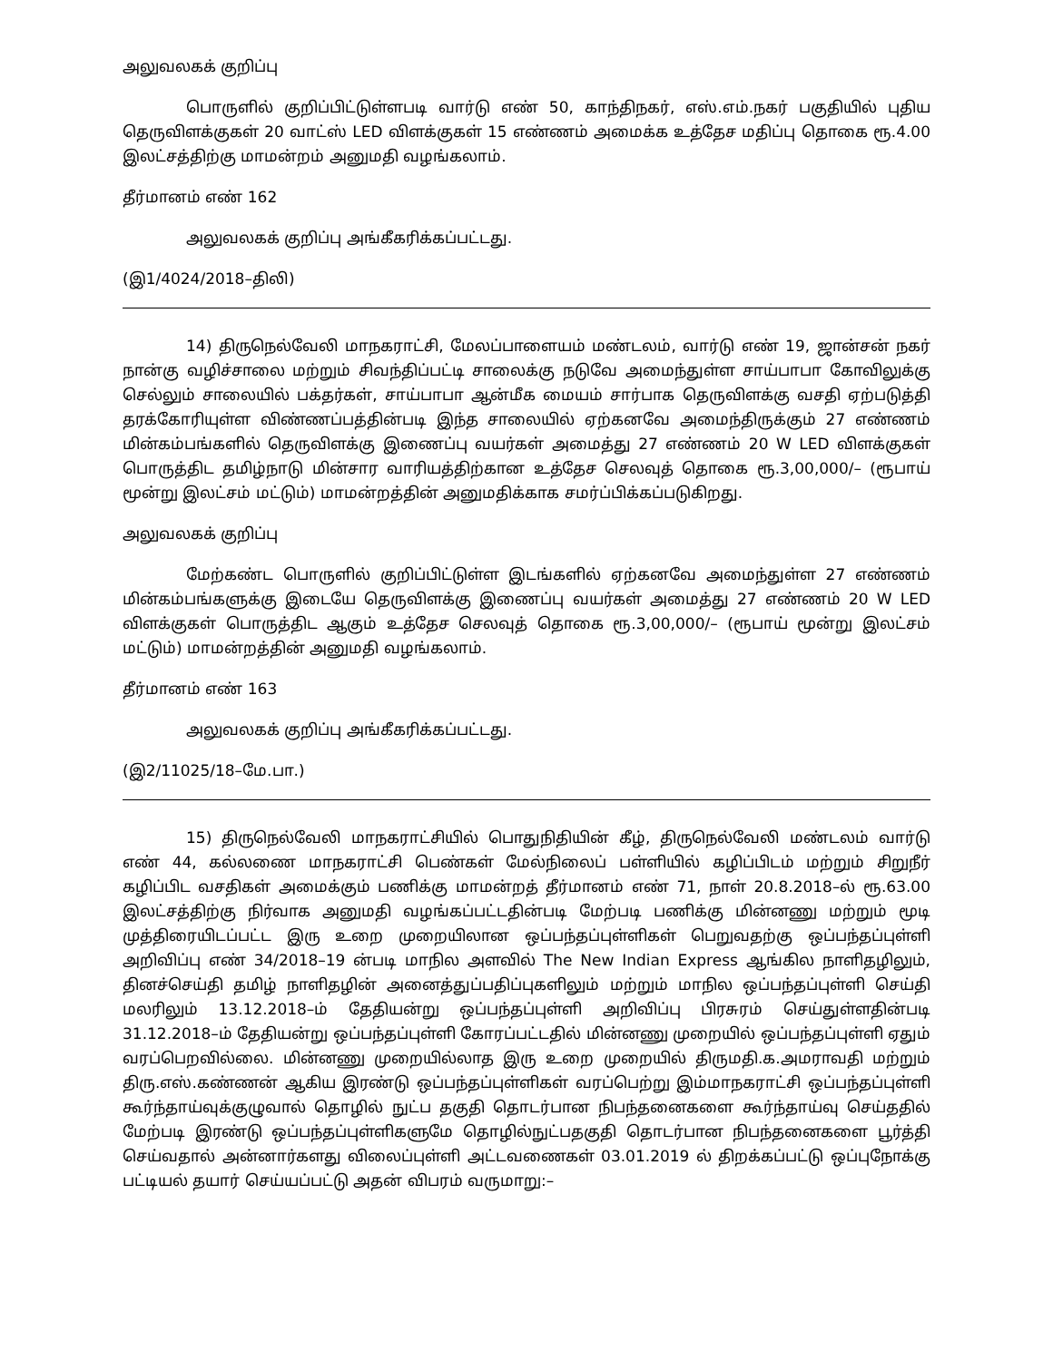அலுவலகக் குறிப்பு
பொருளில் குறிப்பிட்டுள்ளபடி வார்டு எண் 50, காந்திநகர், எஸ்.எம்.நகர் பகுதியில் புதிய தெருவிளக்குகள் 20 வாட்ஸ் LED விளக்குகள் 15 எண்ணம் அமைக்க உத்தேச மதிப்பு தொகை ரூ.4.00 இலட்சத்திற்கு மாமன்றம் அனுமதி வழங்கலாம்.
தீர்மானம் எண் 162
அலுவலகக் குறிப்பு அங்கீகரிக்கப்பட்டது.
(இ1/4024/2018–திலி)
14) திருநெல்வேலி மாநகராட்சி, மேலப்பாளையம் மண்டலம், வார்டு எண் 19, ஜான்சன் நகர் நான்கு வழிச்சாலை மற்றும் சிவந்திப்பட்டி சாலைக்கு நடுவே அமைந்துள்ள சாய்பாபா கோவிலுக்கு செல்லும் சாலையில் பக்தர்கள், சாய்பாபா ஆன்மீக மையம் சார்பாக தெருவிளக்கு வசதி ஏற்படுத்தி தரக்கோரியுள்ள விண்ணப்பத்தின்படி இந்த சாலையில் ஏற்கனவே அமைந்திருக்கும் 27 எண்ணம் மின்கம்பங்களில் தெருவிளக்கு இணைப்பு வயர்கள் அமைத்து 27 எண்ணம் 20 W LED விளக்குகள் பொருத்திட தமிழ்நாடு மின்சார வாரியத்திற்கான உத்தேச செலவுத் தொகை ரூ.3,00,000/– (ரூபாய் மூன்று இலட்சம் மட்டும்) மாமன்றத்தின் அனுமதிக்காக சமர்ப்பிக்கப்படுகிறது.
அலுவலகக் குறிப்பு
மேற்கண்ட பொருளில் குறிப்பிட்டுள்ள இடங்களில் ஏற்கனவே அமைந்துள்ள 27 எண்ணம் மின்கம்பங்களுக்கு இடையே தெருவிளக்கு இணைப்பு வயர்கள் அமைத்து 27 எண்ணம் 20 W LED விளக்குகள் பொருத்திட ஆகும் உத்தேச செலவுத் தொகை ரூ.3,00,000/– (ரூபாய் மூன்று இலட்சம் மட்டும்) மாமன்றத்தின் அனுமதி வழங்கலாம்.
தீர்மானம் எண் 163
அலுவலகக் குறிப்பு அங்கீகரிக்கப்பட்டது.
(இ2/11025/18–மே.பா.)
15) திருநெல்வேலி மாநகராட்சியில் பொதுநிதியின் கீழ், திருநெல்வேலி மண்டலம் வார்டு எண் 44, கல்லணை மாநகராட்சி பெண்கள் மேல்நிலைப் பள்ளியில் கழிப்பிடம் மற்றும் சிறுநீர் கழிப்பிட வசதிகள் அமைக்கும் பணிக்கு மாமன்றத் தீர்மானம் எண் 71, நாள் 20.8.2018–ல் ரூ.63.00 இலட்சத்திற்கு நிர்வாக அனுமதி வழங்கப்பட்டதின்படி மேற்படி பணிக்கு மின்னணு மற்றும் மூடி முத்திரையிடப்பட்ட இரு உறை முறையிலான ஒப்பந்தப்புள்ளிகள் பெறுவதற்கு ஒப்பந்தப்புள்ளி அறிவிப்பு எண் 34/2018–19 ன்படி மாநில அளவில் The New Indian Express ஆங்கில நாளிதழிலும், தினச்செய்தி தமிழ் நாளிதழின் அனைத்துப்பதிப்புகளிலும் மற்றும் மாநில ஒப்பந்தப்புள்ளி செய்தி மலரிலும் 13.12.2018–ம் தேதியன்று ஒப்பந்தப்புள்ளி அறிவிப்பு பிரசுரம் செய்துள்ளதின்படி 31.12.2018–ம் தேதியன்று ஒப்பந்தப்புள்ளி கோரப்பட்டதில் மின்னணு முறையில் ஒப்பந்தப்புள்ளி ஏதும் வரப்பெறவில்லை. மின்னணு முறையில்லாத இரு உறை முறையில் திருமதி.க.அமராவதி மற்றும் திரு.எஸ்.கண்ணன் ஆகிய இரண்டு ஒப்பந்தப்புள்ளிகள் வரப்பெற்று இம்மாநகராட்சி ஒப்பந்தப்புள்ளி கூர்ந்தாய்வுக்குழுவால் தொழில் நுட்ப தகுதி தொடர்பான நிபந்தனைகளை கூர்ந்தாய்வு செய்ததில் மேற்படி இரண்டு ஒப்பந்தப்புள்ளிகளுமே தொழில்நுட்பதகுதி தொடர்பான நிபந்தனைகளை பூர்த்தி செய்வதால் அன்னார்களது விலைப்புள்ளி அட்டவணைகள் 03.01.2019 ல் திறக்கப்பட்டு ஒப்புநோக்கு பட்டியல் தயார் செய்யப்பட்டு அதன் விபரம் வருமாறு:–